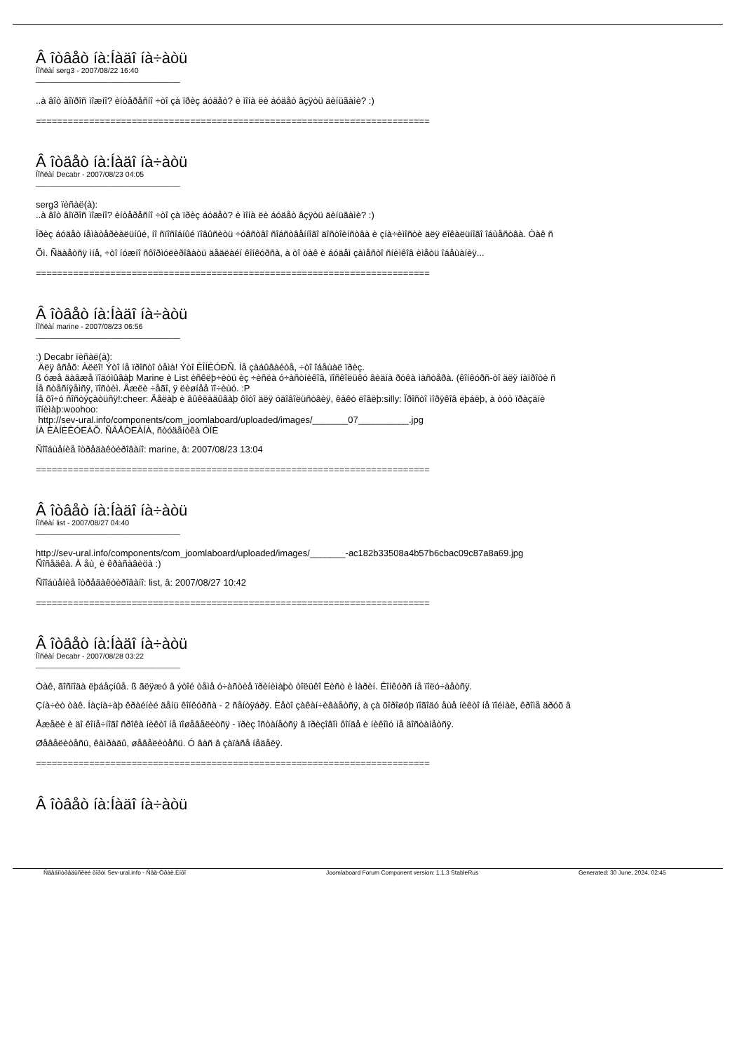Â îòâåò íà:Íàäî íà÷àòü
Ïîñëàí serg3 - 2007/08/22 16:40
_____________________________________
..à âîò âîïðîñ ìîæíî? èíòåðåñíî ÷òî çà ïðèç áóäåò? è ìîíà ëè áóäåò âçÿòü äèíüãàìè? :)
==========================================================================
Â îòâåò íà:Íàäî íà÷àòü
Ïîñëàí Decabr - 2007/08/23 04:05
_____________________________________
serg3 ïèñàë(à):
..à âîò âîïðîñ ìîæíî? èíòåðåñíî ÷òî çà ïðèç áóäåò? è ìîíà ëè áóäåò âçÿòü äèíüãàìè? :)
Ïðèç áóäåò íåìàòåðèàëüíûé, íî ñïîñîáíûé ïîâûñèòü ÷óâñòâî ñîáñòâåííîãî äîñòîèíñòâà è çíà÷èìîñòè äëÿ ëîêàëüíîãî îáùåñòâà. Òàê ñ
Õì. Ñäàåòñÿ ìíå, ÷òî íóæíî ñôîðìóëèðîâàòü äåäëàéí êîíêóðñà, à òî òàê è áóäåì çàìåñòî ñíèìêîâ èìåòü îáåùàíèÿ...
==========================================================================
Â îòâåò íà:Íàäî íà÷àòü
Ïîñëàí marine - 2007/08/23 06:56
_____________________________________
:) Decabr ïèñàë(à):
Äëÿ âñåõ: Àëëî! Ýòî íå ïðîñòî òåìà! Ýòî ÊÎÍÊÓÐÑ. Íå çàáûâàéòå, ÷òî îáåùàë ïðèç.
ß óæå äàâæå ïîäóìûâàþ Marine è List èñêëþ÷èòü èç ÷èñëà ó÷àñòíèêîâ, ïîñêîëüêó âèäíà ðóêà ìàñòåðà. (êîíêóðñ-òî äëÿ íàïðîòè ñ
Íå ñòåñíÿåìñÿ, ïîñòèì. Åæëè ÷åãî, ÿ ëèøíåå ïî÷èùó. :P
Íå õî÷ó ñîñòÿçàòüñÿ!:cheer: Äåëàþ è âûêëàäûâàþ ôîòî äëÿ óäîâîëüñòâèÿ, êàêó ëîâëþ:silly: Ïðîñòî ìîðÿêîâ ëþáëþ, à òóò ïðàçäíè
ïîíèìàþ:woohoo:
http://sev-ural.info/components/com_joomlaboard/uploaded/images/_______07__________.jpg
ÍÀ ÊÀÍÈÊÓËÀÕ. ÑÂÅÒËÀÍÀ, ñòóäåíòêà ÓÏÈ
Ñîîáùåíèå îòðåäàêòèðîâàíî: marine, â: 2007/08/23 13:04
==========================================================================
Â îòâåò íà:Íàäî íà÷àòü
Ïîñëàí list - 2007/08/27 04:40
_____________________________________
http://sev-ural.info/components/com_joomlaboard/uploaded/images/_______-ac182b33508a4b57b6cbac09c87a8a69.jpg
Ñîñåäêà. À åù¸ è êðàñàâèöà :)
Ñîîáùåíèå îòðåäàêòèðîâàíî: list, â: 2007/08/27 10:42
==========================================================================
Â îòâåò íà:Íàäî íà÷àòü
Ïîñëàí Decabr - 2007/08/28 03:22
_____________________________________
Òàê, ãîñïîäà ëþáåçíûå. ß ãëÿæó â ýòîé òåìå ó÷àñòèå ïðèíèìàþò òîëüêî Ëèñò è Ìàðèí. Êîíêóðñ íå ïîëó÷àåòñÿ.
Çíà÷èò òàê. Íàçíà÷àþ êðàéíèé äåíü êîíêóðñà - 2 ñåíòÿáðÿ. Ëåòî çàêàí÷èâàåòñÿ, à çà õîðîøóþ ïîãîäó åùå íèêòî íå ïîéìàë, êðîìå äðóõ â
Åæåëè è äî êîíå÷íîãî ñðîêà íèêòî íå ïîøåâåëèòñÿ - ïðèç îñòàíåòñÿ â ïðèçîâîì ôîíäå è íèêîìó íå äîñòàíåòñÿ.
Øåâåëèòåñü, êàìðàäû, øåâåëèòåñü. Ó âàñ â çàïàñå íåäåëÿ.
==========================================================================
Â îòâåò íà:Íàäî íà÷àòü
Ñâåäîìòðåäüñêèé ôîðóì Sev-ural.info - Ñåâ-Óðàë.Èíôî Joomlaboard Forum Component version: 1.1.3 StableRus Generated: 30 June, 2024, 02:45